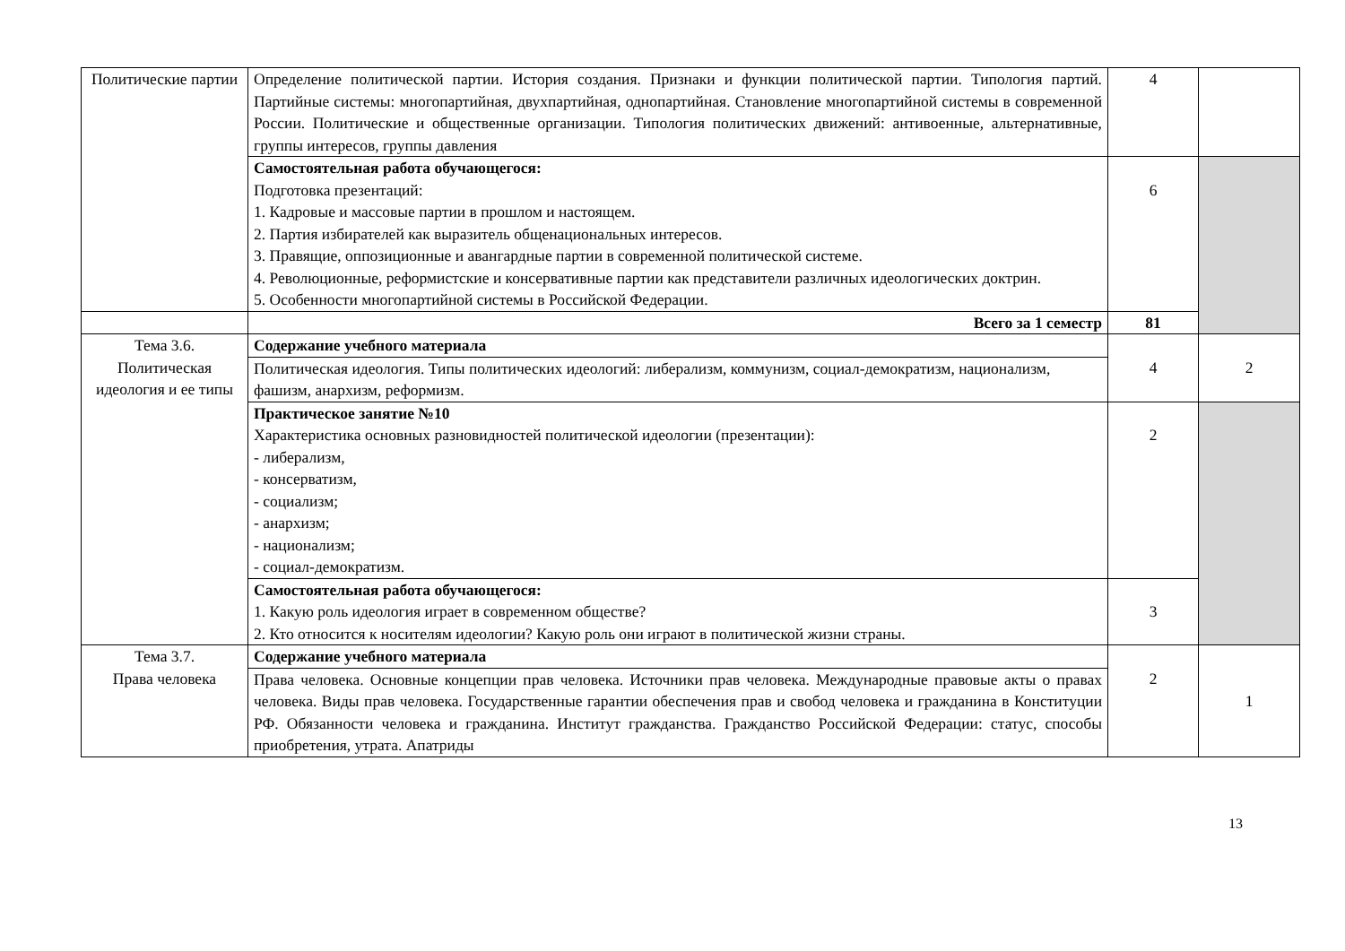| Политические партии | Определение политической партии. История создания. Признаки и функции политической партии. Типология партий. Партийные системы: многопартийная, двухпартийная, однопартийная. Становление многопартийной системы в современной России. Политические и общественные организации. Типология политических движений: антивоенные, альтернативные, группы интересов, группы давления | 4 | |
| | Самостоятельная работа обучающегося: Подготовка презентаций: 1. Кадровые и массовые партии в прошлом и настоящем. 2. Партия избирателей как выразитель общенациональных интересов. 3. Правящие, оппозиционные и авангардные партии в современной политической системе. 4. Революционные, реформистские и консервативные партии как представители различных идеологических доктрин. 5. Особенности многопартийной системы в Российской Федерации. | 6 | |
| | Всего за 1 семестр | 81 | |
| Тема 3.6. Политическая идеология и ее типы | Содержание учебного материала | 4 | 2 |
| | Политическая идеология. Типы политических идеологий: либерализм, коммунизм, социал-демократизм, национализм, фашизм, анархизм, реформизм. | | |
| | Практическое занятие №10 Характеристика основных разновидностей политической идеологии (презентации): - либерализм, - консерватизм, - социализм; - анархизм; - национализм; - социал-демократизм. | 2 | |
| | Самостоятельная работа обучающегося: 1. Какую роль идеология играет в современном обществе? 2. Кто относится к носителям идеологии? Какую роль они играют в политической жизни страны. | 3 | |
| Тема 3.7. Права человека | Содержание учебного материала | 2 | 1 |
| | Права человека. Основные концепции прав человека. Источники прав человека. Международные правовые акты о правах человека. Виды прав человека. Государственные гарантии обеспечения прав и свобод человека и гражданина в Конституции РФ. Обязанности человека и гражданина. Институт гражданства. Гражданство Российской Федерации: статус, способы приобретения, утрата. Апатриды | | |
13